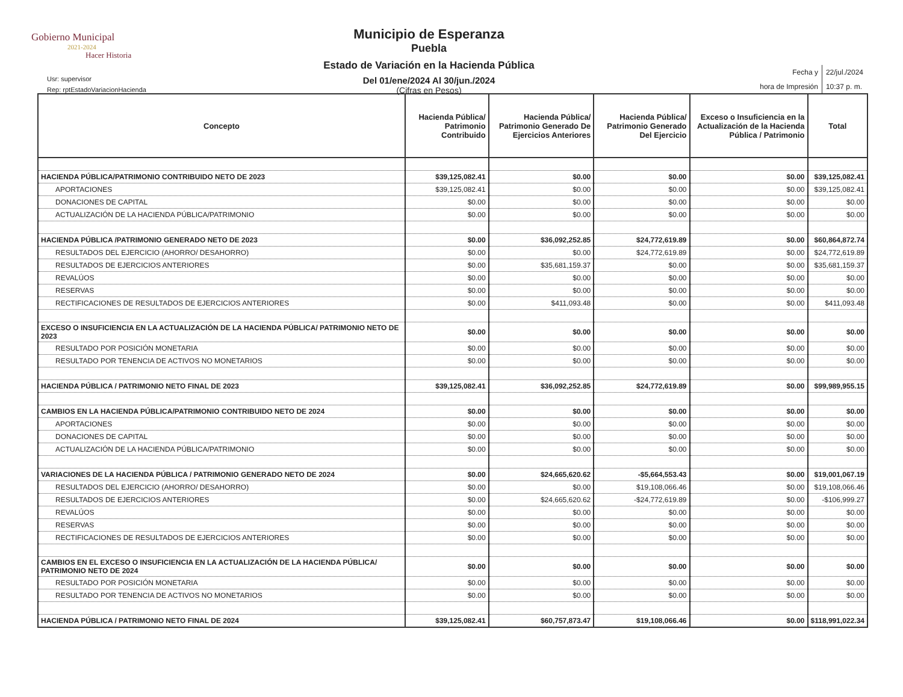Gobierno Municipal
2021-2024
Hacer Historia
Usr: supervisor
Rep: rptEstadoVariacionHacienda
Municipio de Esperanza
Puebla
Estado de Variación en la Hacienda Pública
Del 01/ene/2024 Al 30/jun./2024
(Cifras en Pesos)
| Fecha y | 22/jul./2024 |
| hora de Impresión | 10:37 p. m. |
| Concepto | Hacienda Pública/ Patrimonio Contribuido | Hacienda Pública/ Patrimonio Generado De Ejercicios Anteriores | Hacienda Pública/ Patrimonio Generado Del Ejercicio | Exceso o Insuficiencia en la Actualización de la Hacienda Pública / Patrimonio | Total |
| --- | --- | --- | --- | --- | --- |
| HACIENDA PÚBLICA/PATRIMONIO CONTRIBUIDO NETO DE 2023 | $39,125,082.41 | $0.00 | $0.00 | $0.00 | $39,125,082.41 |
| APORTACIONES | $39,125,082.41 | $0.00 | $0.00 | $0.00 | $39,125,082.41 |
| DONACIONES DE CAPITAL | $0.00 | $0.00 | $0.00 | $0.00 | $0.00 |
| ACTUALIZACIÓN DE LA HACIENDA PÚBLICA/PATRIMONIO | $0.00 | $0.00 | $0.00 | $0.00 | $0.00 |
| HACIENDA PÚBLICA /PATRIMONIO GENERADO NETO DE 2023 | $0.00 | $36,092,252.85 | $24,772,619.89 | $0.00 | $60,864,872.74 |
| RESULTADOS DEL EJERCICIO (AHORRO/ DESAHORRO) | $0.00 | $0.00 | $24,772,619.89 | $0.00 | $24,772,619.89 |
| RESULTADOS DE EJERCICIOS ANTERIORES | $0.00 | $35,681,159.37 | $0.00 | $0.00 | $35,681,159.37 |
| REVALÚOS | $0.00 | $0.00 | $0.00 | $0.00 | $0.00 |
| RESERVAS | $0.00 | $0.00 | $0.00 | $0.00 | $0.00 |
| RECTIFICACIONES DE RESULTADOS DE EJERCICIOS ANTERIORES | $0.00 | $411,093.48 | $0.00 | $0.00 | $411,093.48 |
| EXCESO O INSUFICIENCIA EN LA ACTUALIZACIÓN DE LA HACIENDA PÚBLICA/ PATRIMONIO NETO DE 2023 | $0.00 | $0.00 | $0.00 | $0.00 | $0.00 |
| RESULTADO POR POSICIÓN MONETARIA | $0.00 | $0.00 | $0.00 | $0.00 | $0.00 |
| RESULTADO POR TENENCIA DE ACTIVOS NO MONETARIOS | $0.00 | $0.00 | $0.00 | $0.00 | $0.00 |
| HACIENDA PÚBLICA / PATRIMONIO NETO FINAL DE 2023 | $39,125,082.41 | $36,092,252.85 | $24,772,619.89 | $0.00 | $99,989,955.15 |
| CAMBIOS EN LA HACIENDA PÚBLICA/PATRIMONIO CONTRIBUIDO NETO DE 2024 | $0.00 | $0.00 | $0.00 | $0.00 | $0.00 |
| APORTACIONES | $0.00 | $0.00 | $0.00 | $0.00 | $0.00 |
| DONACIONES DE CAPITAL | $0.00 | $0.00 | $0.00 | $0.00 | $0.00 |
| ACTUALIZACIÓN DE LA HACIENDA PÚBLICA/PATRIMONIO | $0.00 | $0.00 | $0.00 | $0.00 | $0.00 |
| VARIACIONES DE LA HACIENDA PÚBLICA / PATRIMONIO GENERADO NETO DE 2024 | $0.00 | $24,665,620.62 | -$5,664,553.43 | $0.00 | $19,001,067.19 |
| RESULTADOS DEL EJERCICIO (AHORRO/ DESAHORRO) | $0.00 | $0.00 | $19,108,066.46 | $0.00 | $19,108,066.46 |
| RESULTADOS DE EJERCICIOS ANTERIORES | $0.00 | $24,665,620.62 | -$24,772,619.89 | $0.00 | -$106,999.27 |
| REVALÚOS | $0.00 | $0.00 | $0.00 | $0.00 | $0.00 |
| RESERVAS | $0.00 | $0.00 | $0.00 | $0.00 | $0.00 |
| RECTIFICACIONES DE RESULTADOS DE EJERCICIOS ANTERIORES | $0.00 | $0.00 | $0.00 | $0.00 | $0.00 |
| CAMBIOS EN EL EXCESO O INSUFICIENCIA EN LA ACTUALIZACIÓN DE LA HACIENDA PÚBLICA/ PATRIMONIO NETO DE 2024 | $0.00 | $0.00 | $0.00 | $0.00 | $0.00 |
| RESULTADO POR POSICIÓN MONETARIA | $0.00 | $0.00 | $0.00 | $0.00 | $0.00 |
| RESULTADO POR TENENCIA DE ACTIVOS NO MONETARIOS | $0.00 | $0.00 | $0.00 | $0.00 | $0.00 |
| HACIENDA PÚBLICA / PATRIMONIO NETO FINAL DE 2024 | $39,125,082.41 | $60,757,873.47 | $19,108,066.46 | $0.00 | $118,991,022.34 |